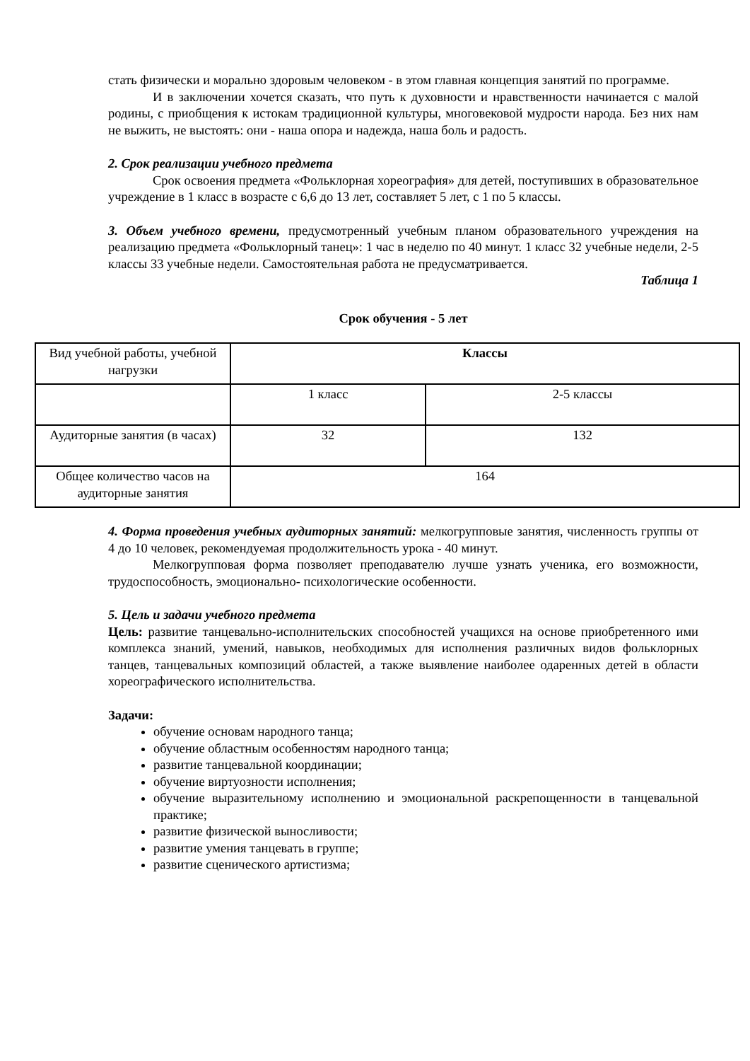стать физически и морально здоровым человеком - в этом главная концепция занятий по программе.
И в заключении хочется сказать, что путь к духовности и нравственности начинается с малой родины, с приобщения к истокам традиционной культуры, многовековой мудрости народа. Без них нам не выжить, не выстоять: они - наша опора и надежда, наша боль и радость.
2. Срок реализации учебного предмета
Срок освоения предмета «Фольклорная хореография» для детей, поступивших в образовательное учреждение в 1 класс в возрасте с 6,6 до 13 лет, составляет 5 лет, с 1 по 5 классы.
3. Объем учебного времени, предусмотренный учебным планом образовательного учреждения на реализацию предмета «Фольклорный танец»: 1 час в неделю по 40 минут. 1 класс 32 учебные недели, 2-5 классы 33 учебные недели. Самостоятельная работа не предусматривается.
Таблица 1
Срок обучения - 5 лет
| Вид учебной работы, учебной нагрузки | Классы | |
| | 1 класс | 2-5 классы |
| Аудиторные занятия (в часах) | 32 | 132 |
| Общее количество часов на аудиторные занятия | 164 | |
4. Форма проведения учебных аудиторных занятий: мелкогрупповые занятия, численность группы от 4 до 10 человек, рекомендуемая продолжительность урока - 40 минут.
Мелкогрупповая форма позволяет преподавателю лучше узнать ученика, его возможности, трудоспособность, эмоционально- психологические особенности.
5. Цель и задачи учебного предмета
Цель: развитие танцевально-исполнительских способностей учащихся на основе приобретенного ими комплекса знаний, умений, навыков, необходимых для исполнения различных видов фольклорных танцев, танцевальных композиций областей, а также выявление наиболее одаренных детей в области хореографического исполнительства.
Задачи:
обучение основам народного танца;
обучение областным особенностям народного танца;
развитие танцевальной координации;
обучение виртуозности исполнения;
обучение выразительному исполнению и эмоциональной раскрепощенности в танцевальной практике;
развитие физической выносливости;
развитие умения танцевать в группе;
развитие сценического артистизма;